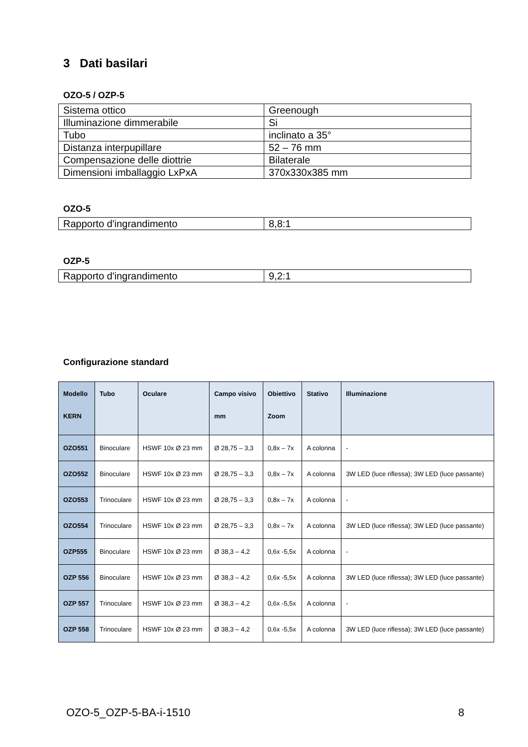3 Dati basilari
OZO-5 / OZP-5
| Sistema ottico | Greenough |
| Illuminazione dimmerabile | Si |
| Tubo | inclinato a 35° |
| Distanza interpupillare | 52 – 76 mm |
| Compensazione delle diottrie | Bilaterale |
| Dimensioni imballaggio LxPxA | 370x330x385 mm |
OZO-5
| Rapporto d'ingrandimento | 8,8:1 |
OZP-5
| Rapporto d'ingrandimento | 9,2:1 |
Configurazione standard
| Modello KERN | Tubo | Oculare | Campo visivo mm | Obiettivo Zoom | Stativo | Illuminazione |
| --- | --- | --- | --- | --- | --- | --- |
| OZO551 | Binoculare | HSWF 10x Ø 23 mm | Ø 28,75 – 3,3 | 0,8x – 7x | A colonna | - |
| OZO552 | Binoculare | HSWF 10x Ø 23 mm | Ø 28,75 – 3,3 | 0,8x – 7x | A colonna | 3W LED (luce riflessa); 3W LED (luce passante) |
| OZO553 | Trinoculare | HSWF 10x Ø 23 mm | Ø 28,75 – 3,3 | 0,8x – 7x | A colonna | - |
| OZO554 | Trinoculare | HSWF 10x Ø 23 mm | Ø 28,75 – 3,3 | 0,8x – 7x | A colonna | 3W LED (luce riflessa); 3W LED (luce passante) |
| OZP555 | Binoculare | HSWF 10x Ø 23 mm | Ø 38,3 – 4,2 | 0,6x -5,5x | A colonna | - |
| OZP 556 | Binoculare | HSWF 10x Ø 23 mm | Ø 38,3 – 4,2 | 0,6x -5,5x | A colonna | 3W LED (luce riflessa); 3W LED (luce passante) |
| OZP 557 | Trinoculare | HSWF 10x Ø 23 mm | Ø 38,3 – 4,2 | 0,6x -5,5x | A colonna | - |
| OZP 558 | Trinoculare | HSWF 10x Ø 23 mm | Ø 38,3 – 4,2 | 0,6x -5,5x | A colonna | 3W LED (luce riflessa); 3W LED (luce passante) |
OZO-5_OZP-5-BA-i-1510 8